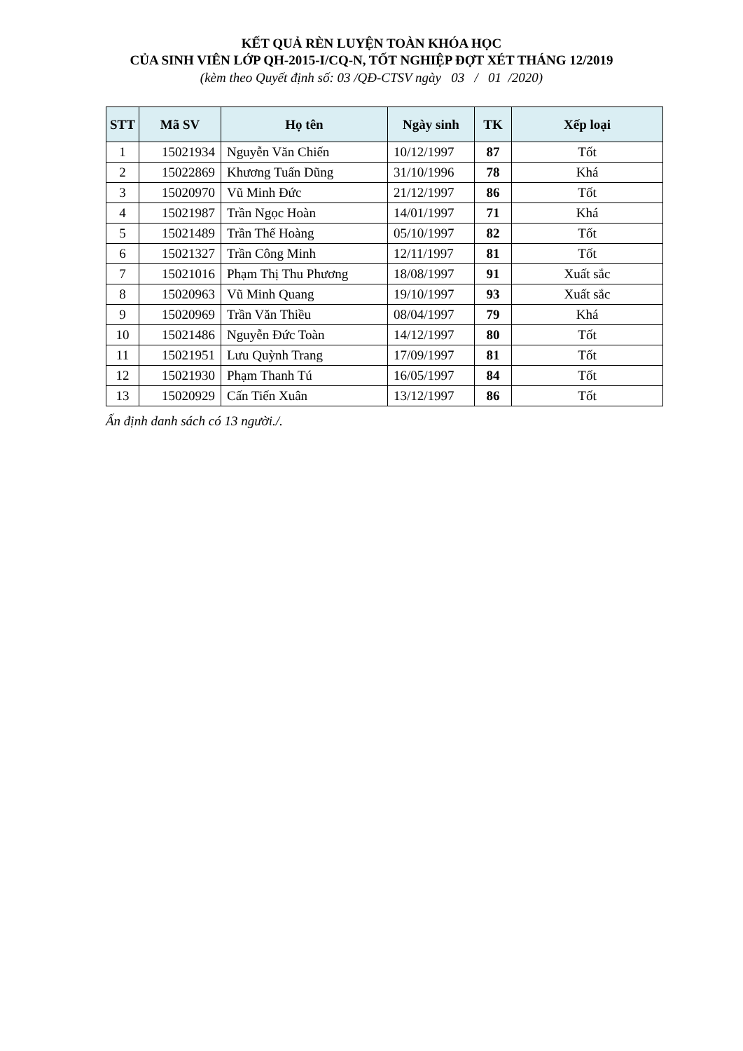KẾT QUẢ RÈN LUYỆN TOÀN KHÓA HỌC
CỦA SINH VIÊN LỚP QH-2015-I/CQ-N, TỐT NGHIỆP ĐỢT XÉT THÁNG 12/2019
(kèm theo Quyết định số: 03 /QĐ-CTSV ngày 03 / 01 /2020)
| STT | Mã SV | Họ tên | Ngày sinh | TK | Xếp loại |
| --- | --- | --- | --- | --- | --- |
| 1 | 15021934 | Nguyễn Văn Chiến | 10/12/1997 | 87 | Tốt |
| 2 | 15022869 | Khương Tuấn Dũng | 31/10/1996 | 78 | Khá |
| 3 | 15020970 | Vũ Minh Đức | 21/12/1997 | 86 | Tốt |
| 4 | 15021987 | Trần Ngọc Hoàn | 14/01/1997 | 71 | Khá |
| 5 | 15021489 | Trần Thế Hoàng | 05/10/1997 | 82 | Tốt |
| 6 | 15021327 | Trần Công Minh | 12/11/1997 | 81 | Tốt |
| 7 | 15021016 | Phạm Thị Thu Phương | 18/08/1997 | 91 | Xuất sắc |
| 8 | 15020963 | Vũ Minh Quang | 19/10/1997 | 93 | Xuất sắc |
| 9 | 15020969 | Trần Văn Thiều | 08/04/1997 | 79 | Khá |
| 10 | 15021486 | Nguyễn Đức Toàn | 14/12/1997 | 80 | Tốt |
| 11 | 15021951 | Lưu Quỳnh Trang | 17/09/1997 | 81 | Tốt |
| 12 | 15021930 | Phạm Thanh Tú | 16/05/1997 | 84 | Tốt |
| 13 | 15020929 | Cấn Tiến Xuân | 13/12/1997 | 86 | Tốt |
Ấn định danh sách có 13 người./.